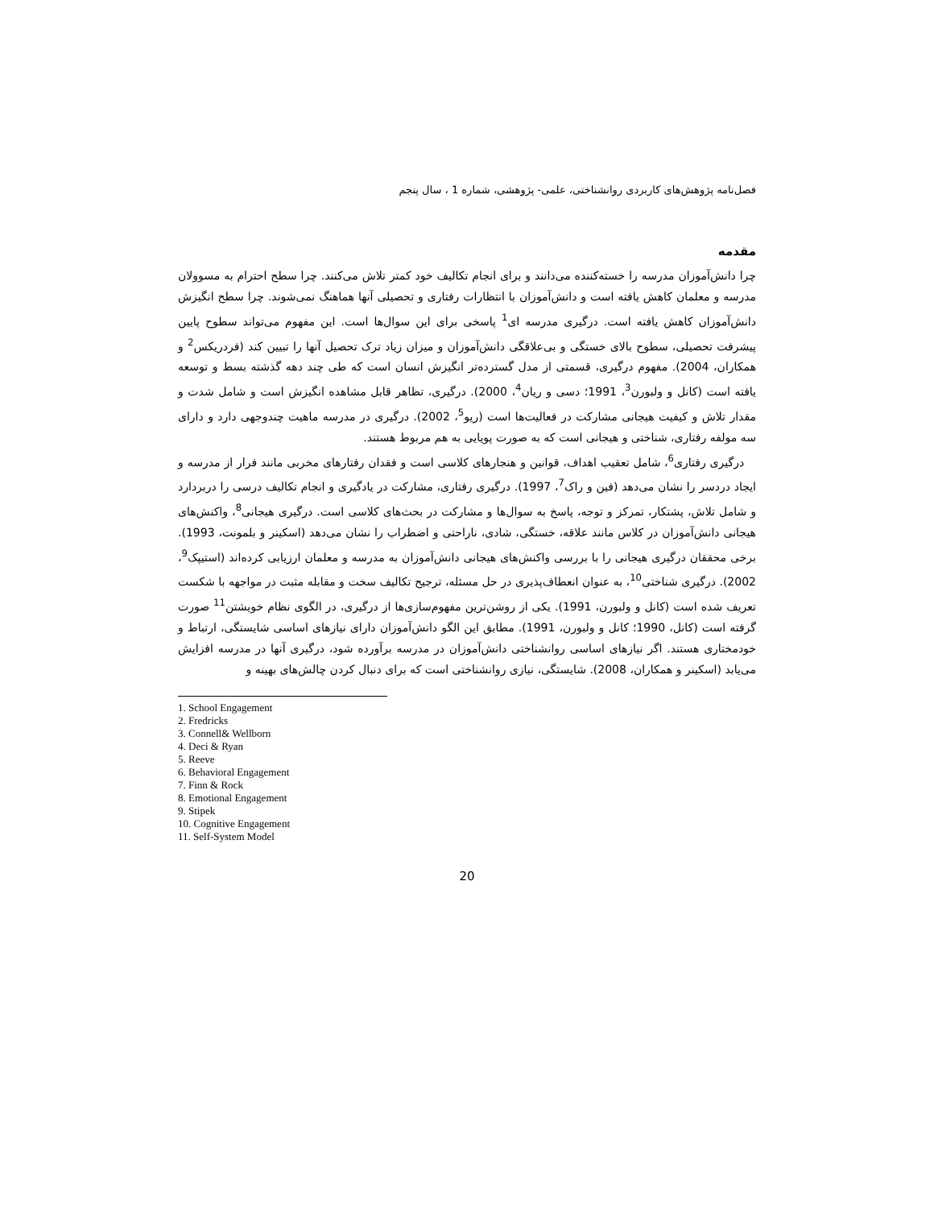فصل‌نامه پژوهش‌های کاربردی روانشناختی، علمی- پژوهشی، شماره 1 ، سال پنجم
مقدمه
چرا دانش‌آموزان مدرسه را خسته‌کننده می‌دانند و برای انجام تکالیف خود کمتر تلاش می‌کنند. چرا سطح احترام به مسوولان مدرسه و معلمان کاهش یافته است و دانش‌آموزان با انتظارات رفتاری و تحصیلی آنها هماهنگ نمی‌شوند. چرا سطح انگیزش دانش‌آموزان کاهش یافته است. درگیری مدرسه ای<sup>1</sup> پاسخی برای این سوال‌ها است. این مفهوم می‌تواند سطوح پایین پیشرفت تحصیلی، سطوح بالای خستگی و بی‌علاقگی دانش‌آموزان و میزان زیاد ترک تحصیل آنها را تبیین کند (فردریکس<sup>2</sup> و همکاران، 2004). مفهوم درگیری، قسمتی از مدل گسترده‌تر انگیزش انسان است که طی چند دهه گذشته بسط و توسعه یافته است (کانل و ولبورن<sup>3</sup>، 1991؛ دسی و ریان<sup>4</sup>، 2000). درگیری، تظاهر قابل مشاهده انگیزش است و شامل شدت و مقدار تلاش و کیفیت هیجانی مشارکت در فعالیت‌ها است (ریو<sup>5</sup>، 2002). درگیری در مدرسه ماهیت چندوجهی دارد و دارای سه مولفه رفتاری، شناختی و هیجانی است که به صورت پویایی به هم مربوط هستند.
درگیری رفتاری<sup>6</sup>، شامل تعقیب اهداف، قوانین و هنجارهای کلاسی است و فقدان رفتارهای مخربی مانند فرار از مدرسه و ایجاد دردسر را نشان می‌دهد (فین و راک<sup>7</sup>، 1997). درگیری رفتاری، مشارکت در یادگیری و انجام تکالیف درسی را دربردارد و شامل تلاش، پشتکار، تمرکز و توجه، پاسخ به سوال‌ها و مشارکت در بحث‌های کلاسی است. درگیری هیجانی<sup>8</sup>، واکنش‌های هیجانی دانش‌آموزان در کلاس مانند علاقه، خستگی، شادی، ناراحتی و اضطراب را نشان می‌دهد (اسکینر و بلمونت، 1993). برخی محققان درگیری هیجانی را با بررسی واکنش‌های هیجانی دانش‌آموزان به مدرسه و معلمان ارزیابی کرده‌اند (استیپک<sup>9</sup>، 2002). درگیری شناختی<sup>10</sup>، به عنوان انعطاف‌پذیری در حل مسئله، ترجیح تکالیف سخت و مقابله مثبت در مواجهه با شکست تعریف شده است (کانل و ولبورن، 1991). یکی از روشن‌ترین مفهوم‌سازی‌ها از درگیری، در الگوی نظام خویشتن<sup>11</sup> صورت گرفته است (کانل، 1990؛ کانل و ولبورن، 1991). مطابق این الگو دانش‌آموزان دارای نیازهای اساسی شایستگی، ارتباط و خودمختاری هستند. اگر نیازهای اساسی روانشناختی دانش‌آموزان در مدرسه برآورده شود، درگیری آنها در مدرسه افزایش می‌یابد (اسکینر و همکاران، 2008). شایستگی، نیازی روانشناختی است که برای دنبال کردن چالش‌های بهینه و
1. School Engagement
2. Fredricks
3. Connell& Wellborn
4. Deci & Ryan
5. Reeve
6. Behavioral Engagement
7. Finn & Rock
8. Emotional Engagement
9. Stipek
10. Cognitive Engagement
11. Self-System Model
20